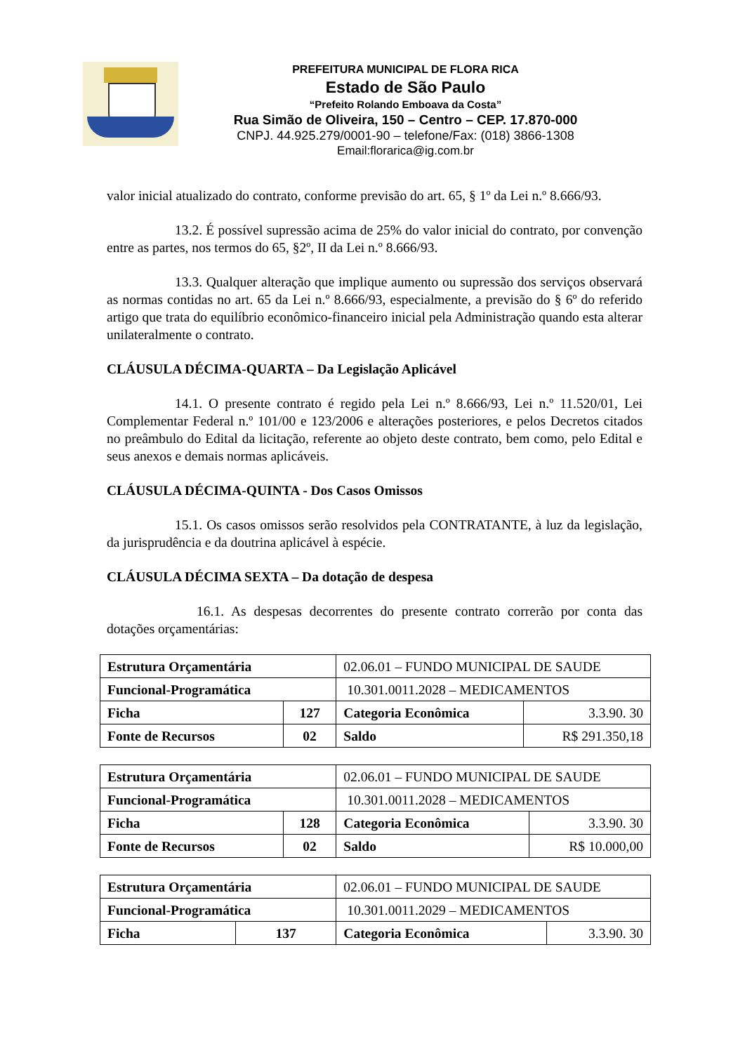PREFEITURA MUNICIPAL DE FLORA RICA
Estado de São Paulo
“Prefeito Rolando Emboava da Costa”
Rua Simão de Oliveira, 150 – Centro – CEP. 17.870-000
CNPJ. 44.925.279/0001-90 – telefone/Fax: (018) 3866-1308
Email:florarica@ig.com.br
valor inicial atualizado do contrato, conforme previsão do art. 65, § 1º da Lei n.º 8.666/93.
13.2. É possível supressão acima de 25% do valor inicial do contrato, por convenção entre as partes, nos termos do 65, §2º, II da Lei n.º 8.666/93.
13.3. Qualquer alteração que implique aumento ou supressão dos serviços observará as normas contidas no art. 65 da Lei n.º 8.666/93, especialmente, a previsão do § 6º do referido artigo que trata do equilíbrio econômico-financeiro inicial pela Administração quando esta alterar unilateralmente o contrato.
CLÁUSULA DÉCIMA-QUARTA – Da Legislação Aplicável
14.1. O presente contrato é regido pela Lei n.º 8.666/93, Lei n.º 11.520/01, Lei Complementar Federal n.º 101/00 e 123/2006 e alterações posteriores, e pelos Decretos citados no preâmbulo do Edital da licitação, referente ao objeto deste contrato, bem como, pelo Edital e seus anexos e demais normas aplicáveis.
CLÁUSULA DÉCIMA-QUINTA - Dos Casos Omissos
15.1. Os casos omissos serão resolvidos pela CONTRATANTE, à luz da legislação, da jurisprudência e da doutrina aplicável à espécie.
CLÁUSULA DÉCIMA SEXTA – Da dotação de despesa
16.1. As despesas decorrentes do presente contrato correrão por conta das dotações orçamentárias:
| Estrutura Orçamentária | | 02.06.01 – FUNDO MUNICIPAL DE SAUDE | |
| Funcional-Programática | | 10.301.0011.2028 – MEDICAMENTOS | |
| Ficha | 127 | Categoria Econômica | 3.3.90. 30 |
| Fonte de Recursos | 02 | Saldo | R$ 291.350,18 |
| Estrutura Orçamentária | | 02.06.01 – FUNDO MUNICIPAL DE SAUDE | |
| Funcional-Programática | | 10.301.0011.2028 – MEDICAMENTOS | |
| Ficha | 128 | Categoria Econômica | 3.3.90. 30 |
| Fonte de Recursos | 02 | Saldo | R$ 10.000,00 |
| Estrutura Orçamentária | | 02.06.01 – FUNDO MUNICIPAL DE SAUDE | |
| Funcional-Programática | | 10.301.0011.2029 – MEDICAMENTOS | |
| Ficha | 137 | Categoria Econômica | 3.3.90. 30 |